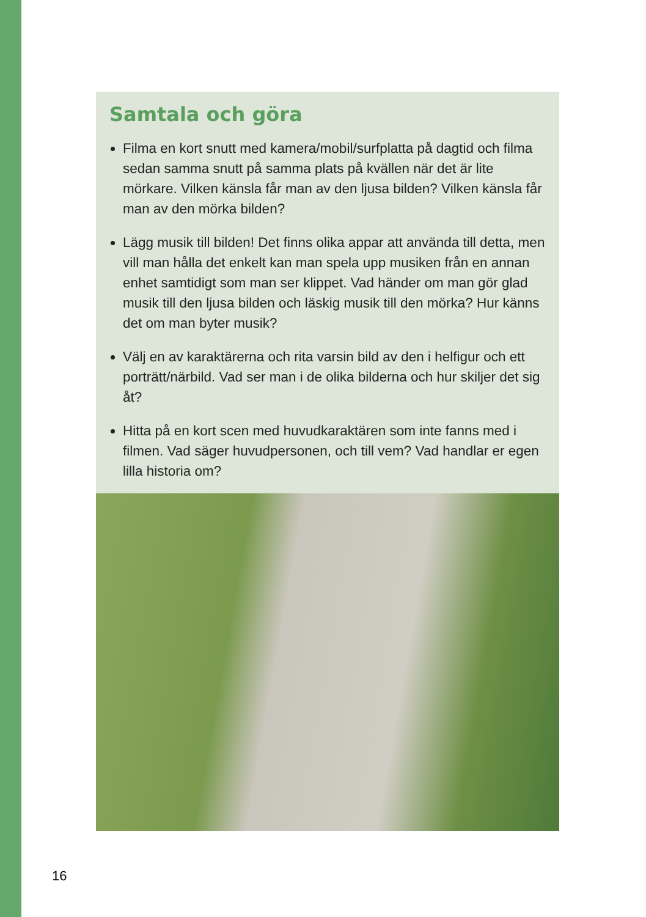Samtala och göra
Filma en kort snutt med kamera/mobil/surfplatta på dagtid och filma sedan samma snutt på samma plats på kvällen när det är lite mörkare. Vilken känsla får man av den ljusa bilden? Vilken känsla får man av den mörka bilden?
Lägg musik till bilden! Det finns olika appar att använda till detta, men vill man hålla det enkelt kan man spela upp musiken från en annan enhet samtidigt som man ser klippet. Vad händer om man gör glad musik till den ljusa bilden och läskig musik till den mörka? Hur känns det om man byter musik?
Välj en av karaktärerna och rita varsin bild av den i helfigur och ett porträtt/närbild. Vad ser man i de olika bilderna och hur skiljer det sig åt?
Hitta på en kort scen med huvudkaraktären som inte fanns med i filmen. Vad säger huvudpersonen, och till vem? Vad handlar er egen lilla historia om?
16